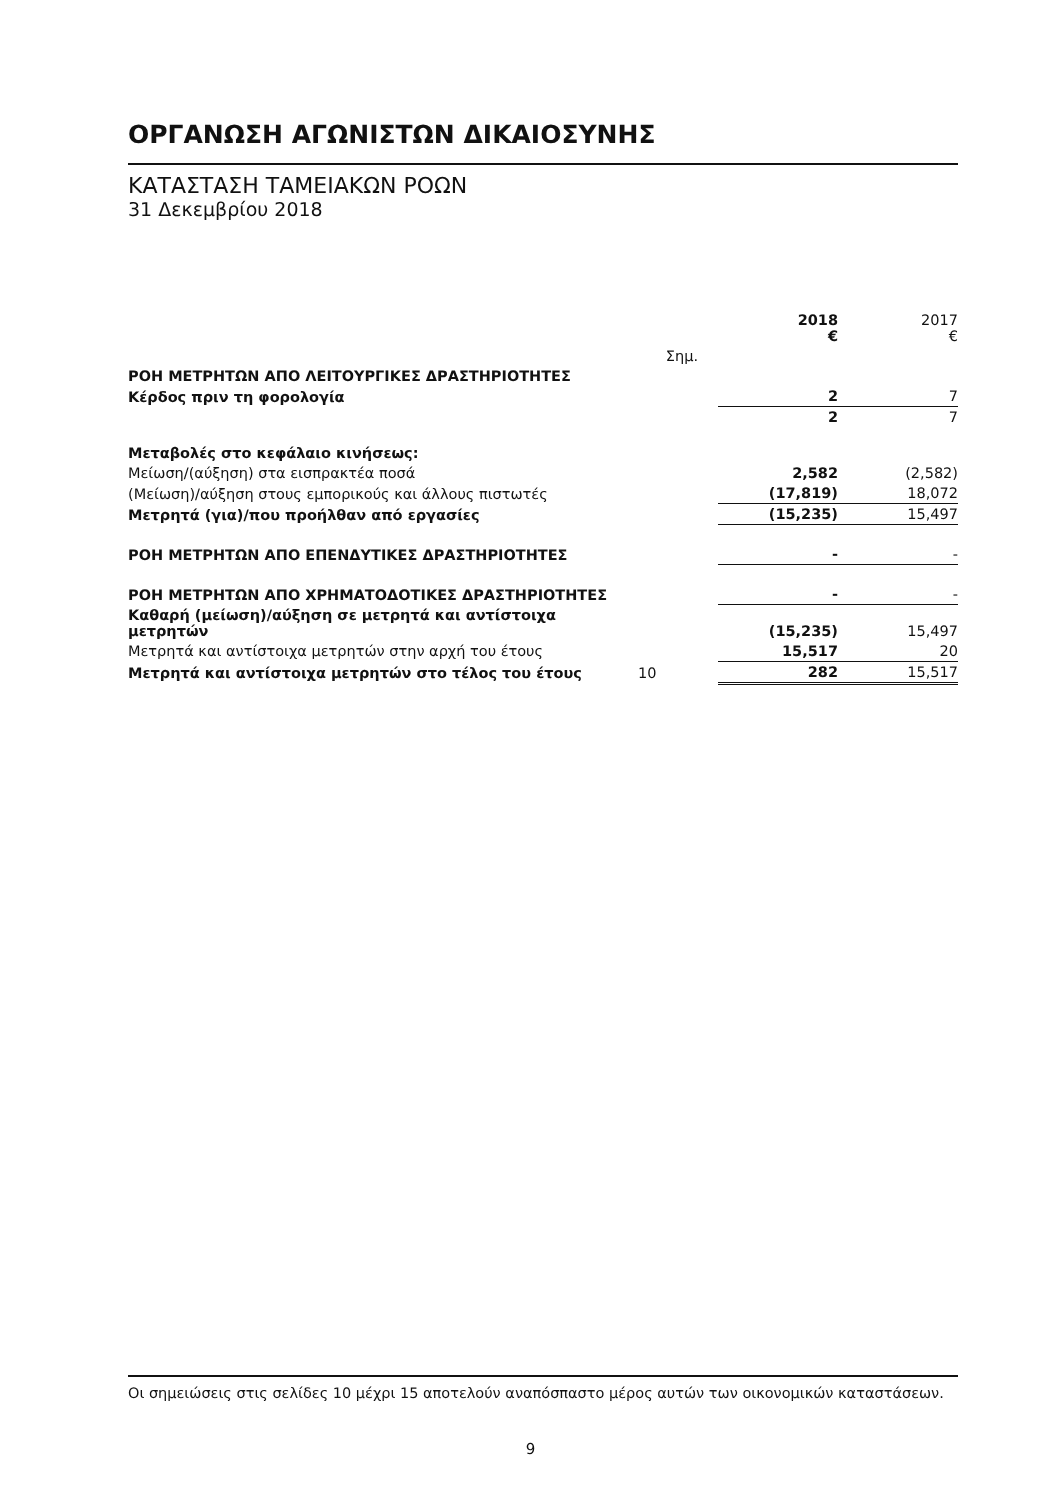ΟΡΓΑΝΩΣΗ ΑΓΩΝΙΣΤΩΝ ΔΙΚΑΙΟΣΥΝΗΣ
ΚΑΤΑΣΤΑΣΗ ΤΑΜΕΙΑΚΩΝ ΡΟΩΝ
31 Δεκεμβρίου 2018
| | | 2018 € | 2017 € |
| --- | --- | --- | --- |
| | Σημ. | | |
| ΡΟΗ ΜΕΤΡΗΤΩΝ ΑΠΟ ΛΕΙΤΟΥΡΓΙΚΕΣ ΔΡΑΣΤΗΡΙΟΤΗΤΕΣ | | | |
| Κέρδος πριν τη φορολογία | | 2 | 7 |
| | | 2 | 7 |
| Μεταβολές στο κεφάλαιο κινήσεως: | | | |
| Μείωση/(αύξηση) στα εισπρακτέα ποσά | | 2,582 | (2,582) |
| (Μείωση)/αύξηση στους εμπορικούς και άλλους πιστωτές | | (17,819) | 18,072 |
| Μετρητά (για)/που προήλθαν από εργασίες | | (15,235) | 15,497 |
| ΡΟΗ ΜΕΤΡΗΤΩΝ ΑΠΟ ΕΠΕΝΔΥΤΙΚΕΣ ΔΡΑΣΤΗΡΙΟΤΗΤΕΣ | | - | - |
| ΡΟΗ ΜΕΤΡΗΤΩΝ ΑΠΟ ΧΡΗΜΑΤΟΔΟΤΙΚΕΣ ΔΡΑΣΤΗΡΙΟΤΗΤΕΣ | | - | - |
| Καθαρή (μείωση)/αύξηση σε μετρητά και αντίστοιχα μετρητών | | (15,235) | 15,497 |
| Μετρητά και αντίστοιχα μετρητών στην αρχή του έτους | | 15,517 | 20 |
| Μετρητά και αντίστοιχα μετρητών στο τέλος του έτους | 10 | 282 | 15,517 |
Οι σημειώσεις στις σελίδες 10 μέχρι 15 αποτελούν αναπόσπαστο μέρος αυτών των οικονομικών καταστάσεων.
9